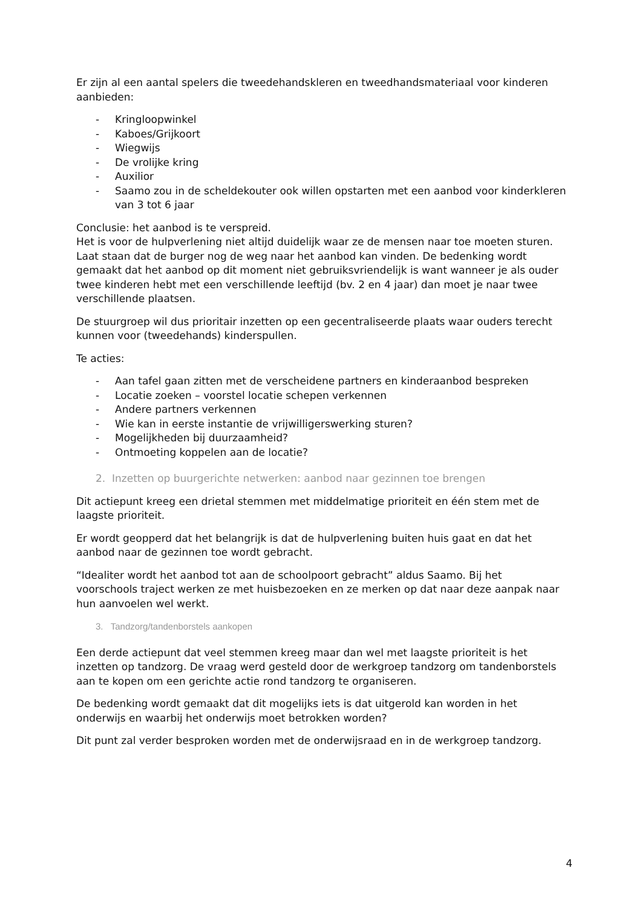Er zijn al een aantal spelers die tweedehandskleren en tweedhandsmateriaal voor kinderen aanbieden:
- Kringloopwinkel
- Kaboes/Grijkoort
- Wiegwijs
- De vrolijke kring
- Auxilior
- Saamo zou in de scheldekouter ook willen opstarten met een aanbod voor kinderkleren van 3 tot 6 jaar
Conclusie: het aanbod is te verspreid.
Het is voor de hulpverlening niet altijd duidelijk waar ze de mensen naar toe moeten sturen. Laat staan dat de burger nog de weg naar het aanbod kan vinden. De bedenking wordt gemaakt dat het aanbod op dit moment niet gebruiksvriendelijk is want wanneer je als ouder twee kinderen hebt met een verschillende leeftijd (bv. 2 en 4 jaar) dan moet je naar twee verschillende plaatsen.
De stuurgroep wil dus prioritair inzetten op een gecentraliseerde plaats waar ouders terecht kunnen voor (tweedehands) kinderspullen.
Te acties:
- Aan tafel gaan zitten met de verscheidene partners en kinderaanbod bespreken
- Locatie zoeken – voorstel locatie schepen verkennen
- Andere partners verkennen
- Wie kan in eerste instantie de vrijwilligerswerking sturen?
- Mogelijkheden bij duurzaamheid?
- Ontmoeting koppelen aan de locatie?
2. Inzetten op buurgerichte netwerken: aanbod naar gezinnen toe brengen
Dit actiepunt kreeg een drietal stemmen met middelmatige prioriteit en één stem met de laagste prioriteit.
Er wordt geopperd dat het belangrijk is dat de hulpverlening buiten huis gaat en dat het aanbod naar de gezinnen toe wordt gebracht.
“Idealiter wordt het aanbod tot aan de schoolpoort gebracht” aldus Saamo. Bij het voorschools traject werken ze met huisbezoeken en ze merken op dat naar deze aanpak naar hun aanvoelen wel werkt.
3. Tandzorg/tandenborstels aankopen
Een derde actiepunt dat veel stemmen kreeg maar dan wel met laagste prioriteit is het inzetten op tandzorg. De vraag werd gesteld door de werkgroep tandzorg om tandenborstels aan te kopen om een gerichte actie rond tandzorg te organiseren.
De bedenking wordt gemaakt dat dit mogelijks iets is dat uitgerold kan worden in het onderwijs en waarbij het onderwijs moet betrokken worden?
Dit punt zal verder besproken worden met de onderwijsraad en in de werkgroep tandzorg.
4